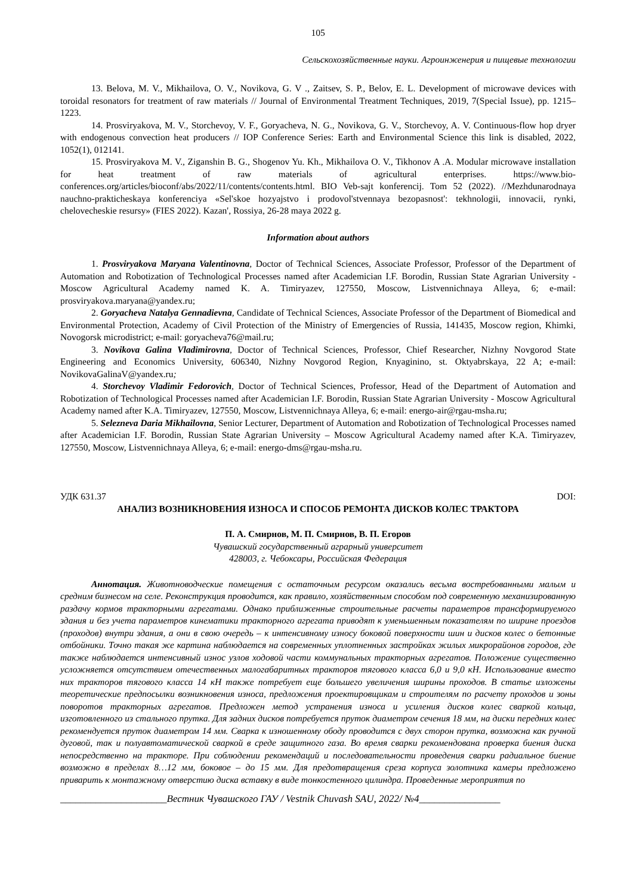105
Сельскохозяйственные науки. Агроинженерия и пищевые технологии
13. Belova, M. V., Mikhailova, O. V., Novikova, G. V ., Zaitsev, S. P., Belov, E. L. Development of microwave devices with toroidal resonators for treatment of raw materials // Journal of Environmental Treatment Techniques, 2019, 7(Special Issue), pp. 1215–1223.
14. Prosviryakova, M. V., Storchevoy, V. F., Goryacheva, N. G., Novikova, G. V., Storchevoy, A. V. Continuous-flow hop dryer with endogenous convection heat producers // IOP Conference Series: Earth and Environmental Science this link is disabled, 2022, 1052(1), 012141.
15. Prosviryakova M. V., Ziganshin B. G., Shogenov Yu. Kh., Mikhailova O. V., Tikhonov A .A. Modular microwave installation for heat treatment of raw materials of agricultural enterprises. https://www.bio-conferences.org/articles/bioconf/abs/2022/11/contents/contents.html. BIO Veb-sajt konferencij. Tom 52 (2022). //Mezhdunarodnaya nauchno-prakticheskaya konferenciya «Sel'skoe hozyajstvo i prodovol'stvennaya bezopasnost': tekhnologii, innovacii, rynki, chelovecheskie resursy» (FIES 2022). Kazan', Rossiya, 26-28 maya 2022 g.
Information about authors
1. Prosviryakova Maryana Valentinovna, Doctor of Technical Sciences, Associate Professor, Professor of the Department of Automation and Robotization of Technological Processes named after Academician I.F. Borodin, Russian State Agrarian University - Moscow Agricultural Academy named K. A. Timiryazev, 127550, Moscow, Listvennichnaya Alleya, 6; e-mail: prosviryakova.maryana@yandex.ru;
2. Goryacheva Natalya Gennadievna, Candidate of Technical Sciences, Associate Professor of the Department of Biomedical and Environmental Protection, Academy of Civil Protection of the Ministry of Emergencies of Russia, 141435, Moscow region, Khimki, Novogorsk microdistrict; e-mail: goryacheva76@mail.ru;
3. Novikova Galina Vladimirovna, Doctor of Technical Sciences, Professor, Chief Researcher, Nizhny Novgorod State Engineering and Economics University, 606340, Nizhny Novgorod Region, Knyaginino, st. Oktyabrskaya, 22 A; e-mail: NovikovaGalinaV@yandex.ru;
4. Storchevoy Vladimir Fedorovich, Doctor of Technical Sciences, Professor, Head of the Department of Automation and Robotization of Technological Processes named after Academician I.F. Borodin, Russian State Agrarian University - Moscow Agricultural Academy named after K.A. Timiryazev, 127550, Moscow, Listvennichnaya Alleya, 6; e-mail: energo-air@rgau-msha.ru;
5. Selezneva Daria Mikhailovna, Senior Lecturer, Department of Automation and Robotization of Technological Processes named after Academician I.F. Borodin, Russian State Agrarian University – Moscow Agricultural Academy named after K.A. Timiryazev, 127550, Moscow, Listvennichnaya Alleya, 6; e-mail: energo-dms@rgau-msha.ru.
УДК 631.37 DOI:
АНАЛИЗ ВОЗНИКНОВЕНИЯ ИЗНОСА И СПОСОБ РЕМОНТА ДИСКОВ КОЛЕС ТРАКТОРА
П. А. Смирнов, М. П. Смирнов, В. П. Егоров
Чувашский государственный аграрный университет
428003, г. Чебоксары, Российская Федерация
Аннотация. Животноводческие помещения с остаточным ресурсом оказались весьма востребованными малым и средним бизнесом на селе. Реконструкция проводится, как правило, хозяйственным способом под современную механизированную раздачу кормов тракторными агрегатами. Однако приближенные строительные расчеты параметров трансформируемого здания и без учета параметров кинематики тракторного агрегата приводят к уменьшенным показателям по ширине проездов (проходов) внутри здания, а они в свою очередь – к интенсивному износу боковой поверхности шин и дисков колес о бетонные отбойники. Точно такая же картина наблюдается на современных уплотненных застройках жилых микрорайонов городов, где также наблюдается интенсивный износ узлов ходовой части коммунальных тракторных агрегатов. Положение существенно усложняется отсутствием отечественных малогабаритных тракторов тягового класса 6,0 и 9,0 кН. Использование вместо них тракторов тягового класса 14 кН также потребует еще большего увеличения ширины проходов. В статье изложены теоретические предпосылки возникновения износа, предложения проектировщикам и строителям по расчету проходов и зоны поворотов тракторных агрегатов. Предложен метод устранения износа и усиления дисков колес сваркой кольца, изготовленного из стального прутка. Для задних дисков потребуется пруток диаметром сечения 18 мм, на диски передних колес рекомендуется пруток диаметром 14 мм. Сварка к изношенному ободу проводится с двух сторон прутка, возможна как ручной дуговой, так и полуавтоматической сваркой в среде защитного газа. Во время сварки рекомендована проверка биения диска непосредственно на тракторе. При соблюдении рекомендаций и последовательности проведения сварки радиальное биение возможно в пределах 8…12 мм, боковое – до 15 мм. Для предотвращения среза корпуса золотника камеры предложено приварить к монтажному отверстию диска вставку в виде тонкостенного цилиндра. Проведенные мероприятия по
_____________________Вестник Чувашского ГАУ / Vestnik Chuvash SAU, 2022/ №4________________